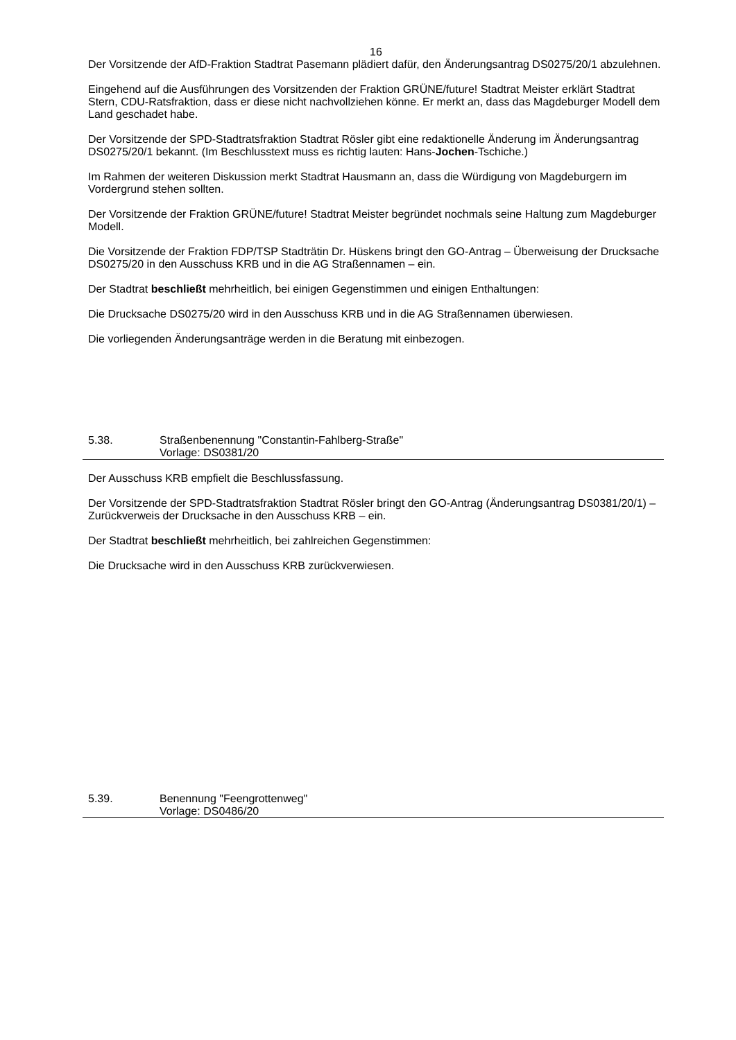16
Der Vorsitzende der AfD-Fraktion Stadtrat Pasemann plädiert dafür, den Änderungsantrag DS0275/20/1 abzulehnen.
Eingehend auf die Ausführungen des Vorsitzenden der Fraktion GRÜNE/future! Stadtrat Meister erklärt Stadtrat Stern, CDU-Ratsfraktion, dass er diese nicht nachvollziehen könne. Er merkt an, dass das Magdeburger Modell dem Land geschadet habe.
Der Vorsitzende der SPD-Stadtratsfraktion Stadtrat Rösler gibt eine redaktionelle Änderung im Änderungsantrag DS0275/20/1 bekannt. (Im Beschlusstext muss es richtig lauten: Hans-Jochen-Tschiche.)
Im Rahmen der weiteren Diskussion merkt Stadtrat Hausmann an, dass die Würdigung von Magdeburgern im Vordergrund stehen sollten.
Der Vorsitzende der Fraktion GRÜNE/future! Stadtrat Meister begründet nochmals seine Haltung zum Magdeburger Modell.
Die Vorsitzende der Fraktion FDP/TSP Stadträtin Dr. Hüskens bringt den GO-Antrag – Überweisung der Drucksache DS0275/20 in den Ausschuss KRB und in die AG Straßennamen – ein.
Der Stadtrat beschließt mehrheitlich, bei einigen Gegenstimmen und einigen Enthaltungen:
Die Drucksache DS0275/20 wird in den Ausschuss KRB und in die AG Straßennamen überwiesen.
Die vorliegenden Änderungsanträge werden in die Beratung mit einbezogen.
5.38. Straßenbenennung "Constantin-Fahlberg-Straße"
Vorlage: DS0381/20
Der Ausschuss KRB empfielt die Beschlussfassung.
Der Vorsitzende der SPD-Stadtratsfraktion Stadtrat Rösler bringt den GO-Antrag (Änderungsantrag DS0381/20/1) – Zurückverweis der Drucksache in den Ausschuss KRB – ein.
Der Stadtrat beschließt mehrheitlich, bei zahlreichen Gegenstimmen:
Die Drucksache wird in den Ausschuss KRB zurückverwiesen.
5.39. Benennung "Feengrottenweg"
Vorlage: DS0486/20